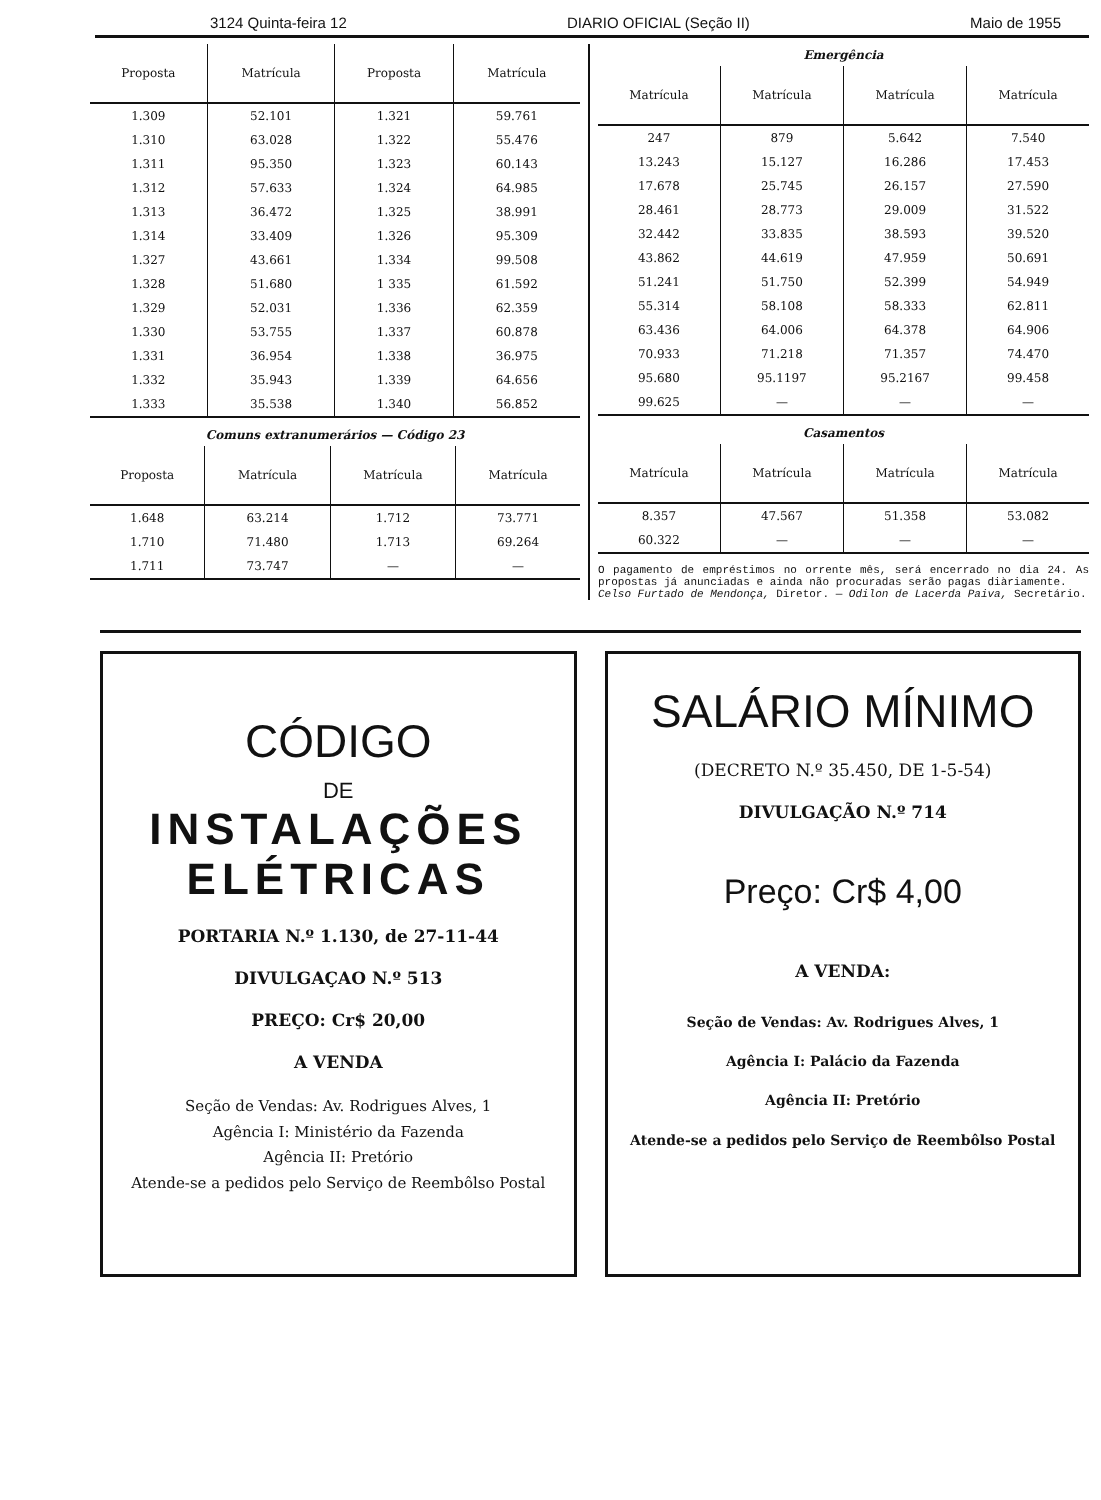3124 Quinta-feira 12 DIARIO OFICIAL (Seção II) Maio de 1955
| Proposta | Matrícula | Proposta | Matrícula |
| --- | --- | --- | --- |
| 1.309 | 52.101 | 1.321 | 59.761 |
| 1.310 | 63.028 | 1.322 | 55.476 |
| 1.311 | 95.350 | 1.323 | 60.143 |
| 1.312 | 57.633 | 1.324 | 64.985 |
| 1.313 | 36.472 | 1.325 | 38.991 |
| 1.314 | 33.409 | 1.326 | 95.309 |
| 1.327 | 43.661 | 1.334 | 99.508 |
| 1.328 | 51.680 | 1 335 | 61.592 |
| 1.329 | 52.031 | 1.336 | 62.359 |
| 1.330 | 53.755 | 1.337 | 60.878 |
| 1.331 | 36.954 | 1.338 | 36.975 |
| 1.332 | 35.943 | 1.339 | 64.656 |
| 1.333 | 35.538 | 1.340 | 56.852 |
Comuns extranumerários — Código 23
| Proposta | Matrícula | Matrícula | Matrícula |
| --- | --- | --- | --- |
| 1.648 | 63.214 | 1.712 | 73.771 |
| 1.710 | 71.480 | 1.713 | 69.264 |
| 1.711 | 73.747 | — | — |
Emergência
| Matrícula | Matrícula | Matrícula | Matrícula |
| --- | --- | --- | --- |
| 247 | 879 | 5.642 | 7.540 |
| 13.243 | 15.127 | 16.286 | 17.453 |
| 17.678 | 25.745 | 26.157 | 27.590 |
| 28.461 | 28.773 | 29.009 | 31.522 |
| 32.442 | 33.835 | 38.593 | 39.520 |
| 43.862 | 44.619 | 47.959 | 50.691 |
| 51.241 | 51.750 | 52.399 | 54.949 |
| 55.314 | 58.108 | 58.333 | 62.811 |
| 63.436 | 64.006 | 64.378 | 64.906 |
| 70.933 | 71.218 | 71.357 | 74.470 |
| 95.680 | 95.1197 | 95.2167 | 99.458 |
| 99.625 | — | — | — |
Casamentos
| Matrícula | Matrícula | Matrícula | Matrícula |
| --- | --- | --- | --- |
| 8.357 | 47.567 | 51.358 | 53.082 |
| 60.322 | — | — | — |
O pagamento de empréstimos no orrente mês, será encerrado no dia 24. As propostas já anunciadas e ainda não procuradas serão pagas diàriamente.
Celso Furtado de Mendonça, Diretor. — Odilon de Lacerda Paiva, Secretário.
CÓDIGO
DE
INSTALAÇÕES ELÉTRICAS
PORTARIA N.º 1.130, de 27-11-44
DIVULGAÇAO N.º 513
PREÇO: Cr$ 20,00
A VENDA
Seção de Vendas: Av. Rodrigues Alves, 1
Agência I: Ministério da Fazenda
Agência II: Pretório
Atende-se a pedidos pelo Serviço de Reembôlso Postal
SALÁRIO MÍNIMO
(DECRETO N.º 35.450, DE 1-5-54)
DIVULGAÇÃO N.º 714
Preço: Cr$ 4,00
A VENDA:
Seção de Vendas: Av. Rodrigues Alves, 1
Agência I: Palácio da Fazenda
Agência II: Pretório
Atende-se a pedidos pelo Serviço de Reembôlso Postal